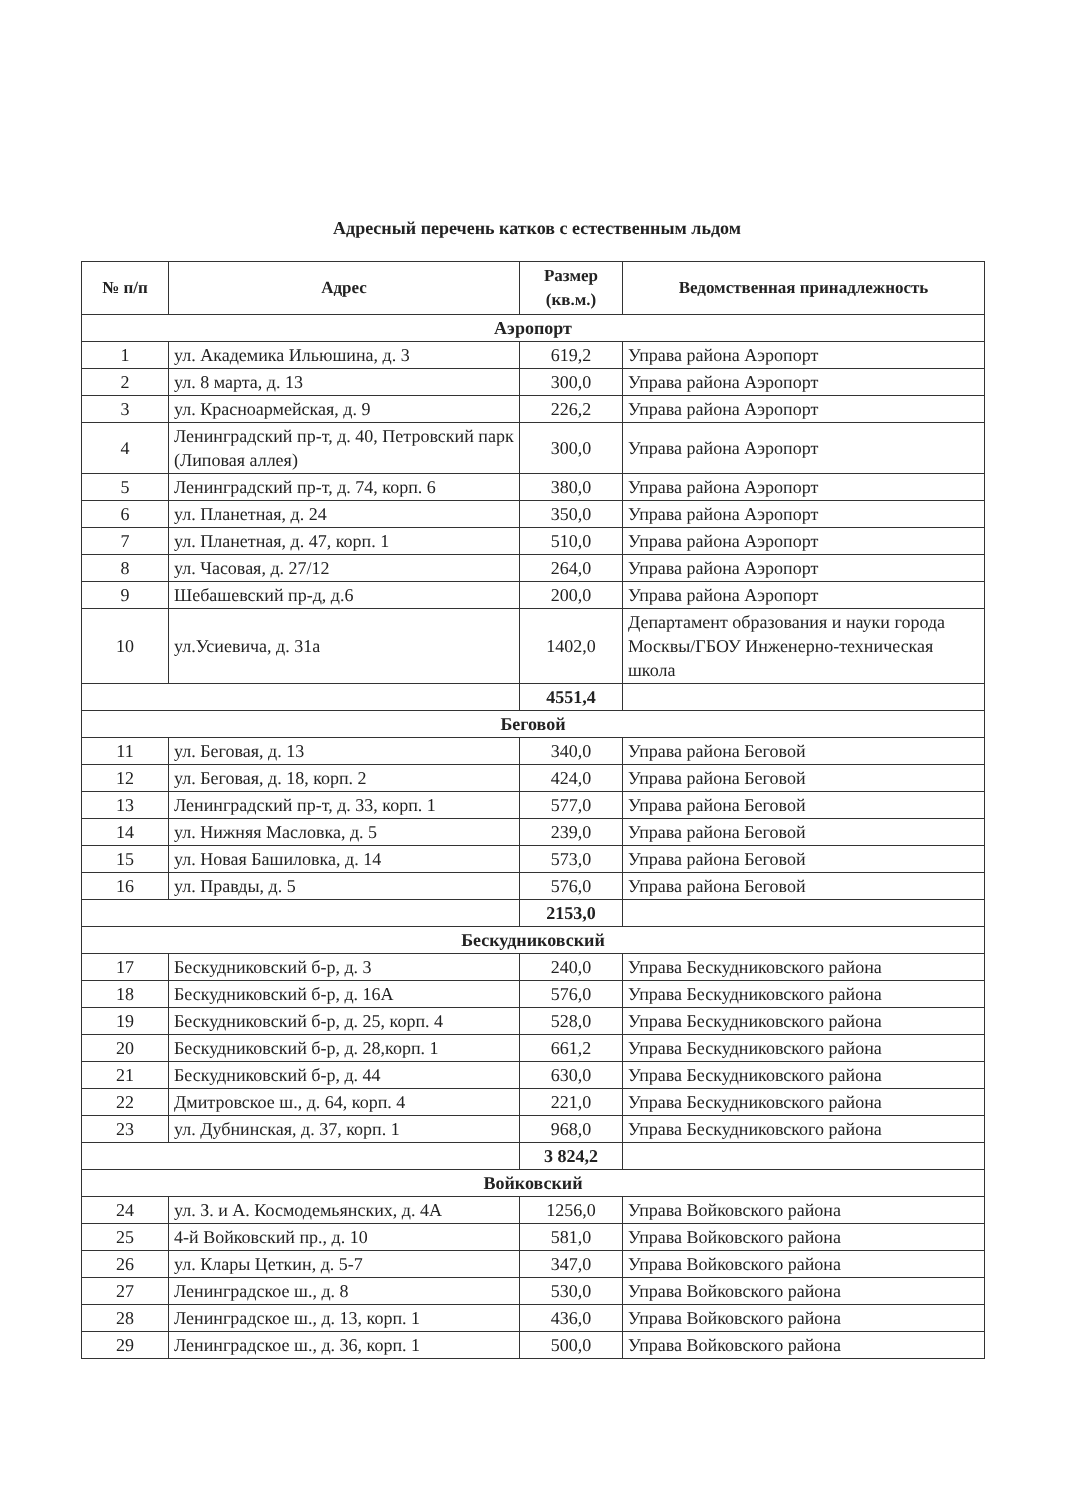Адресный перечень катков с естественным льдом
| № п/п | Адрес | Размер (кв.м.) | Ведомственная принадлежность |
| --- | --- | --- | --- |
| Аэропорт | | | |
| 1 | ул. Академика Ильюшина, д. 3 | 619,2 | Управа района Аэропорт |
| 2 | ул. 8 марта, д. 13 | 300,0 | Управа района Аэропорт |
| 3 | ул. Красноармейская, д. 9 | 226,2 | Управа района Аэропорт |
| 4 | Ленинградский пр-т, д. 40, Петровский парк (Липовая аллея) | 300,0 | Управа района Аэропорт |
| 5 | Ленинградский пр-т, д. 74, корп. 6 | 380,0 | Управа района Аэропорт |
| 6 | ул. Планетная, д. 24 | 350,0 | Управа района Аэропорт |
| 7 | ул. Планетная, д. 47, корп. 1 | 510,0 | Управа района Аэропорт |
| 8 | ул. Часовая, д. 27/12 | 264,0 | Управа района Аэропорт |
| 9 | Шебашевский пр-д, д.6 | 200,0 | Управа района Аэропорт |
| 10 | ул.Усиевича, д. 31а | 1402,0 | Департамент образования и науки города Москвы/ГБОУ Инженерно-техническая школа |
| | | 4551,4 | |
| Беговой | | | |
| 11 | ул. Беговая, д. 13 | 340,0 | Управа района Беговой |
| 12 | ул. Беговая, д. 18, корп. 2 | 424,0 | Управа района Беговой |
| 13 | Ленинградский пр-т, д. 33, корп. 1 | 577,0 | Управа района Беговой |
| 14 | ул. Нижняя Масловка, д. 5 | 239,0 | Управа района Беговой |
| 15 | ул. Новая Башиловка, д. 14 | 573,0 | Управа района Беговой |
| 16 | ул. Правды, д. 5 | 576,0 | Управа района Беговой |
| | | 2153,0 | |
| Бескудниковский | | | |
| 17 | Бескудниковский б-р, д. 3 | 240,0 | Управа Бескудниковского района |
| 18 | Бескудниковский б-р, д. 16А | 576,0 | Управа Бескудниковского района |
| 19 | Бескудниковский б-р, д. 25, корп. 4 | 528,0 | Управа Бескудниковского района |
| 20 | Бескудниковский б-р, д. 28,корп. 1 | 661,2 | Управа Бескудниковского района |
| 21 | Бескудниковский б-р, д. 44 | 630,0 | Управа Бескудниковского района |
| 22 | Дмитровское ш., д. 64, корп. 4 | 221,0 | Управа Бескудниковского района |
| 23 | ул. Дубнинская, д. 37, корп. 1 | 968,0 | Управа Бескудниковского района |
| | | 3 824,2 | |
| Войковский | | | |
| 24 | ул. З. и А. Космодемьянских, д. 4А | 1256,0 | Управа Войковского района |
| 25 | 4-й Войковский пр., д. 10 | 581,0 | Управа Войковского района |
| 26 | ул. Клары Цеткин, д. 5-7 | 347,0 | Управа Войковского района |
| 27 | Ленинградское ш., д. 8 | 530,0 | Управа Войковского района |
| 28 | Ленинградское ш., д. 13, корп. 1 | 436,0 | Управа Войковского района |
| 29 | Ленинградское ш., д. 36, корп. 1 | 500,0 | Управа Войковского района |